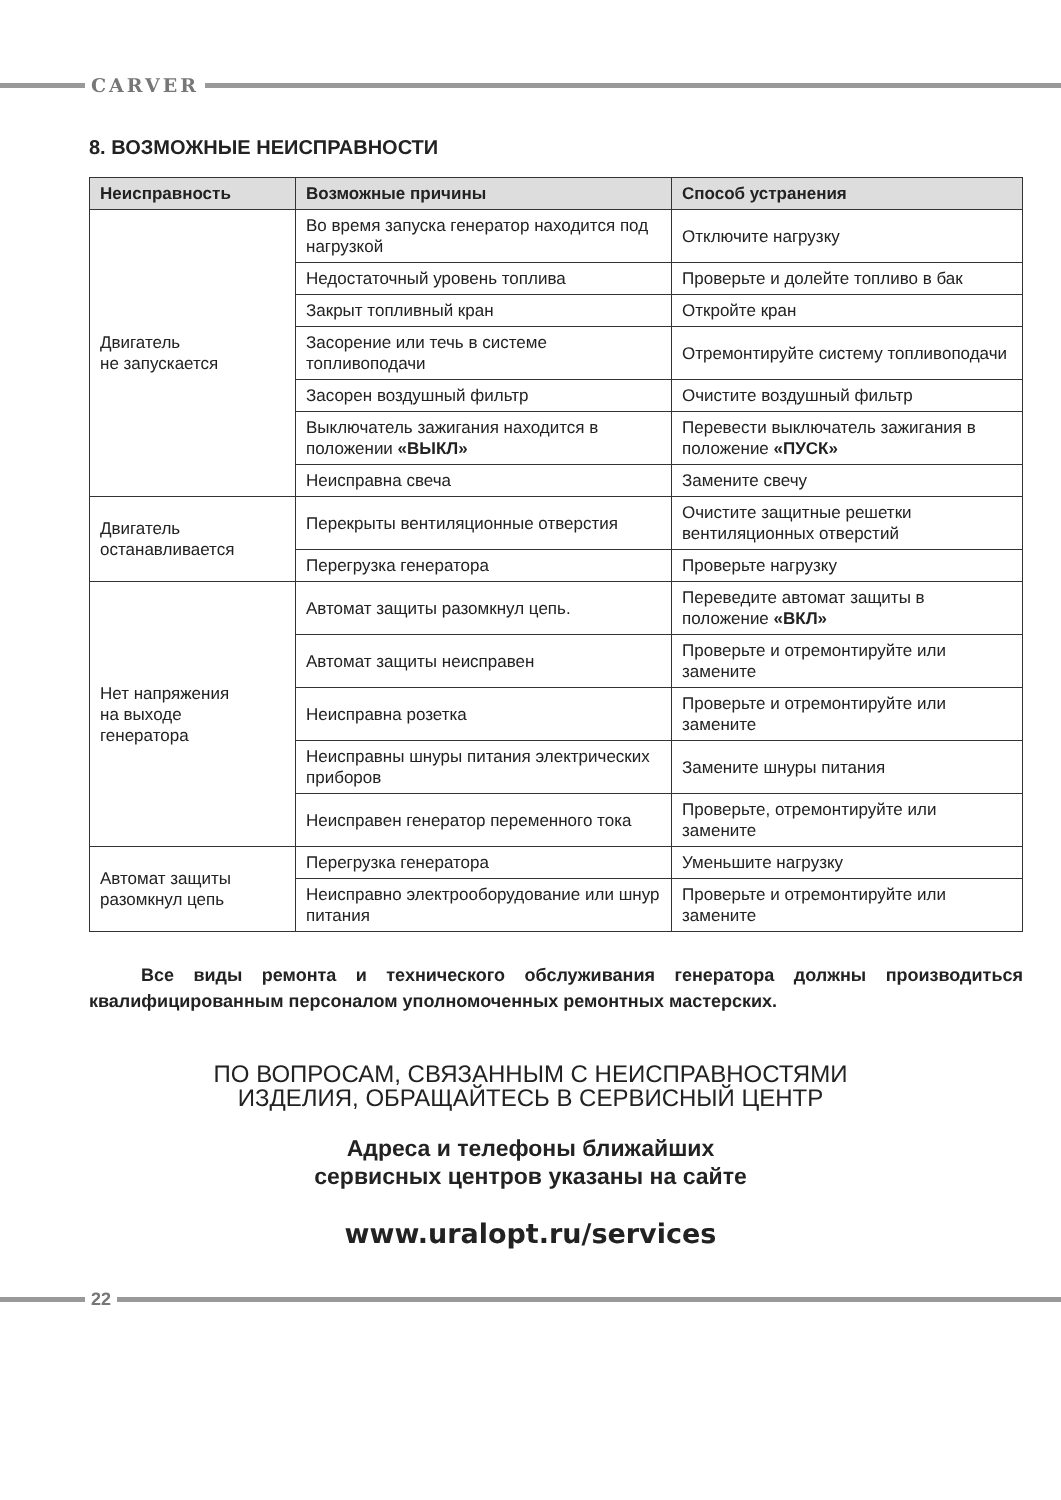CARVER
8. ВОЗМОЖНЫЕ НЕИСПРАВНОСТИ
| Неисправность | Возможные причины | Способ устранения |
| --- | --- | --- |
| Двигатель не запускается | Во время запуска генератор находится под нагрузкой | Отключите нагрузку |
| | Недостаточный уровень топлива | Проверьте и долейте топливо в бак |
| | Закрыт топливный кран | Откройте кран |
| | Засорение или течь в системе топливоподачи | Отремонтируйте систему топливоподачи |
| | Засорен воздушный фильтр | Очистите воздушный фильтр |
| | Выключатель зажигания находится в положении «ВЫКЛ» | Перевести выключатель зажигания в положение «ПУСК» |
| | Неисправна свеча | Замените свечу |
| Двигатель останавливается | Перекрыты вентиляционные отверстия | Очистите защитные решетки вентиляционных отверстий |
| | Перегрузка генератора | Проверьте нагрузку |
| Нет напряжения на выходе генератора | Автомат защиты разомкнул цепь. | Переведите автомат защиты в положение «ВКЛ» |
| | Автомат защиты неисправен | Проверьте и отремонтируйте или замените |
| | Неисправна розетка | Проверьте и отремонтируйте или замените |
| | Неисправны шнуры питания электрических приборов | Замените шнуры питания |
| | Неисправен генератор переменного тока | Проверьте, отремонтируйте или замените |
| Автомат защиты разомкнул цепь | Перегрузка генератора | Уменьшите нагрузку |
| | Неисправно электрооборудование или шнур питания | Проверьте и отремонтируйте или замените |
Все виды ремонта и технического обслуживания генератора должны производиться квалифицированным персоналом уполномоченных ремонтных мастерских.
ПО ВОПРОСАМ, СВЯЗАННЫМ С НЕИСПРАВНОСТЯМИ
ИЗДЕЛИЯ, ОБРАЩАЙТЕСЬ В СЕРВИСНЫЙ ЦЕНТР
Адреса и телефоны ближайших
сервисных центров указаны на сайте
www.uralopt.ru/services
22